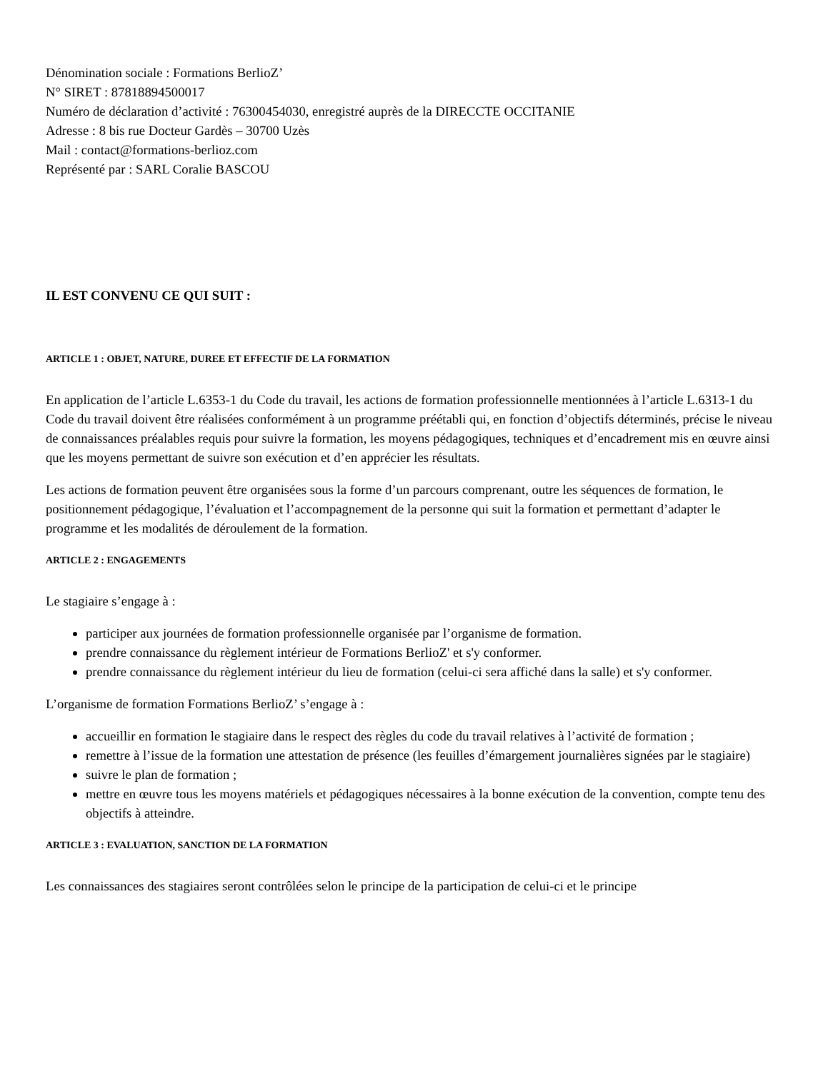Dénomination sociale : Formations BerlioZ’
N° SIRET : 87818894500017
Numéro de déclaration d’activité : 76300454030, enregistré auprès de la DIRECCTE OCCITANIE
Adresse : 8 bis rue Docteur Gardès – 30700 Uzès
Mail : contact@formations-berlioz.com
Représenté par : SARL Coralie BASCOU
IL EST CONVENU CE QUI SUIT :
ARTICLE 1 : OBJET, NATURE, DUREE ET EFFECTIF DE LA FORMATION
En application de l’article L.6353-1 du Code du travail, les actions de formation professionnelle mentionnées à l’article L.6313-1 du Code du travail doivent être réalisées conformément à un programme préétabli qui, en fonction d’objectifs déterminés, précise le niveau de connaissances préalables requis pour suivre la formation, les moyens pédagogiques, techniques et d’encadrement mis en œuvre ainsi que les moyens permettant de suivre son exécution et d’en apprécier les résultats.
Les actions de formation peuvent être organisées sous la forme d’un parcours comprenant, outre les séquences de formation, le positionnement pédagogique, l’évaluation et l’accompagnement de la personne qui suit la formation et permettant d’adapter le programme et les modalités de déroulement de la formation.
ARTICLE 2 : ENGAGEMENTS
Le stagiaire s’engage à :
participer aux journées de formation professionnelle organisée par l’organisme de formation.
prendre connaissance du règlement intérieur de Formations BerlioZ' et s'y conformer.
prendre connaissance du règlement intérieur du lieu de formation (celui-ci sera affiché dans la salle) et s'y conformer.
L’organisme de formation Formations BerlioZ’ s’engage à :
accueillir en formation le stagiaire dans le respect des règles du code du travail relatives à l’activité de formation ;
remettre à l’issue de la formation une attestation de présence (les feuilles d’émargement journalières signées par le stagiaire)
suivre le plan de formation ;
mettre en œuvre tous les moyens matériels et pédagogiques nécessaires à la bonne exécution de la convention, compte tenu des objectifs à atteindre.
ARTICLE 3 : EVALUATION, SANCTION DE LA FORMATION
Les connaissances des stagiaires seront contrôlées selon le principe de la participation de celui-ci et le principe